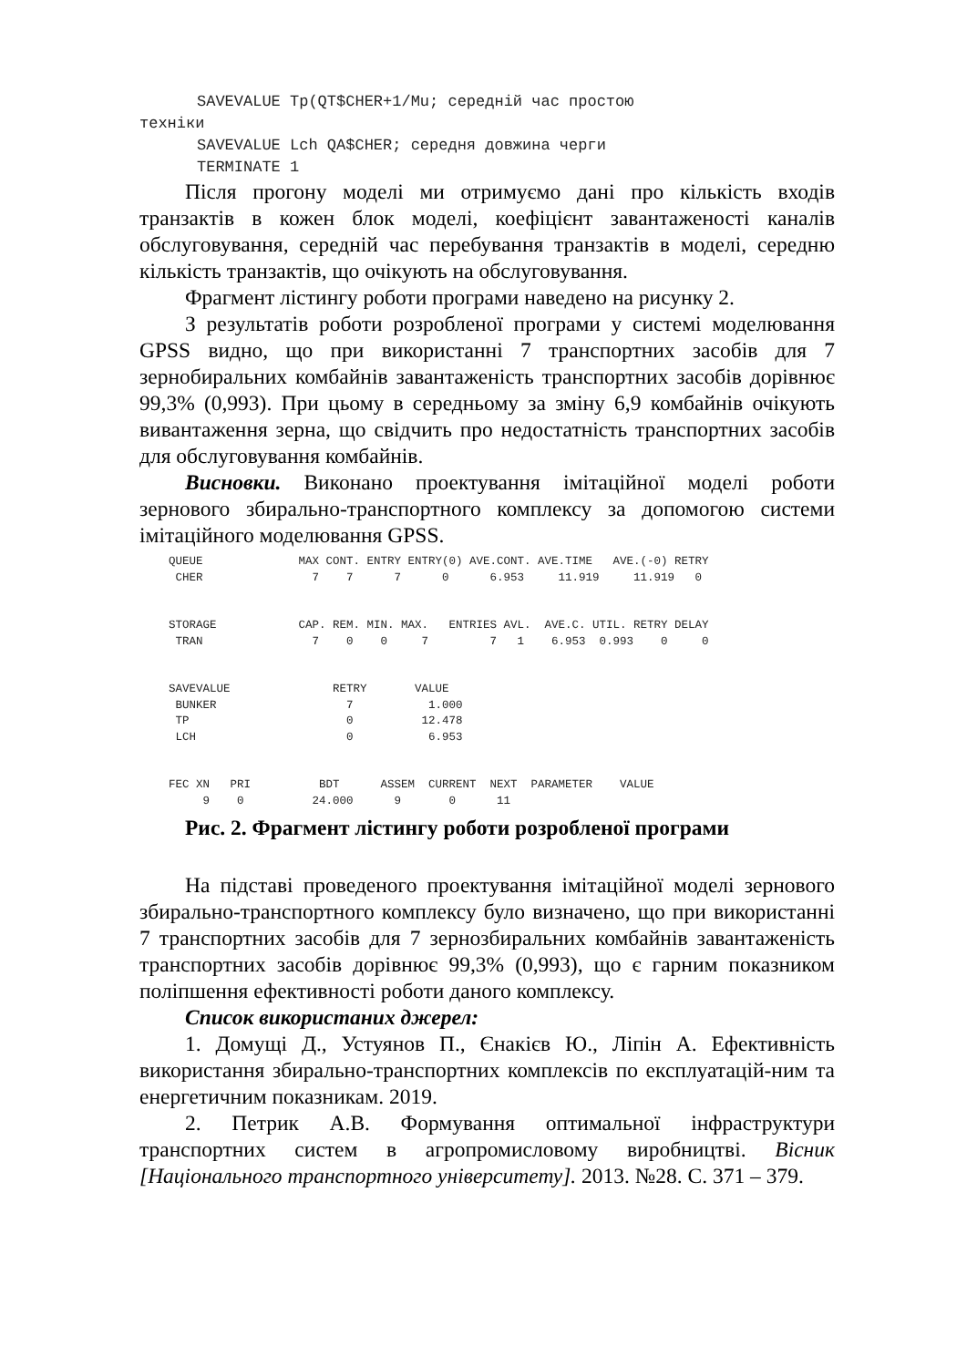SAVEVALUE Tp(QT$CHER+1/Mu; середній час простою
техніки
SAVEVALUE Lch QA$CHER; середня довжина черги
TERMINATE 1
Після прогону моделі ми отримуємо дані про кількість входів транзактів в кожен блок моделі, коефіцієнт завантаженості каналів обслуговування, середній час перебування транзактів в моделі, середню кількість транзактів, що очікують на обслуговування.
Фрагмент лістингу роботи програми наведено на рисунку 2.
З результатів роботи розробленої програми у системі моделювання GPSS видно, що при використанні 7 транспортних засобів для 7 зернобиральних комбайнів завантаженість транспортних засобів дорівнює 99,3% (0,993). При цьому в середньому за зміну 6,9 комбайнів очікують вивантаження зерна, що свідчить про недостатність транспортних засобів для обслуговування комбайнів.
Висновки. Виконано проектування імітаційної моделі роботи зернового збирально-транспортного комплексу за допомогою системи імітаційного моделювання GPSS.
QUEUE              MAX CONT. ENTRY ENTRY(0) AVE.CONT. AVE.TIME   AVE.(-0) RETRY
 CHER                7    7      7      0      6.953     11.919     11.919   0


STORAGE            CAP. REM. MIN. MAX.   ENTRIES AVL.  AVE.C. UTIL. RETRY DELAY
 TRAN                7    0    0     7         7   1    6.953  0.993    0     0


SAVEVALUE               RETRY       VALUE
 BUNKER                   7           1.000
 TP                       0          12.478
 LCH                      0           6.953


FEC XN   PRI          BDT      ASSEM  CURRENT  NEXT  PARAMETER    VALUE
     9    0          24.000      9       0      11
Рис. 2. Фрагмент лістингу роботи розробленої програми
На підставі проведеного проектування імітаційної моделі зернового збирально-транспортного комплексу було визначено, що при використанні 7 транспортних засобів для 7 зернозбиральних комбайнів завантаженість транспортних засобів дорівнює 99,3% (0,993), що є гарним показником поліпшення ефективності роботи даного комплексу.
Список використаних джерел:
1. Домущі Д., Устуянов П., Єнакієв Ю., Ліпін А. Ефективність використання збирально-транспортних комплексів по експлуатацій-ним та енергетичним показникам. 2019.
2. Петрик А.В. Формування оптимальної інфраструктури транспортних систем в агропромисловому виробництві. Вісник [Національного транспортного університету]. 2013. №28. С. 371 – 379.